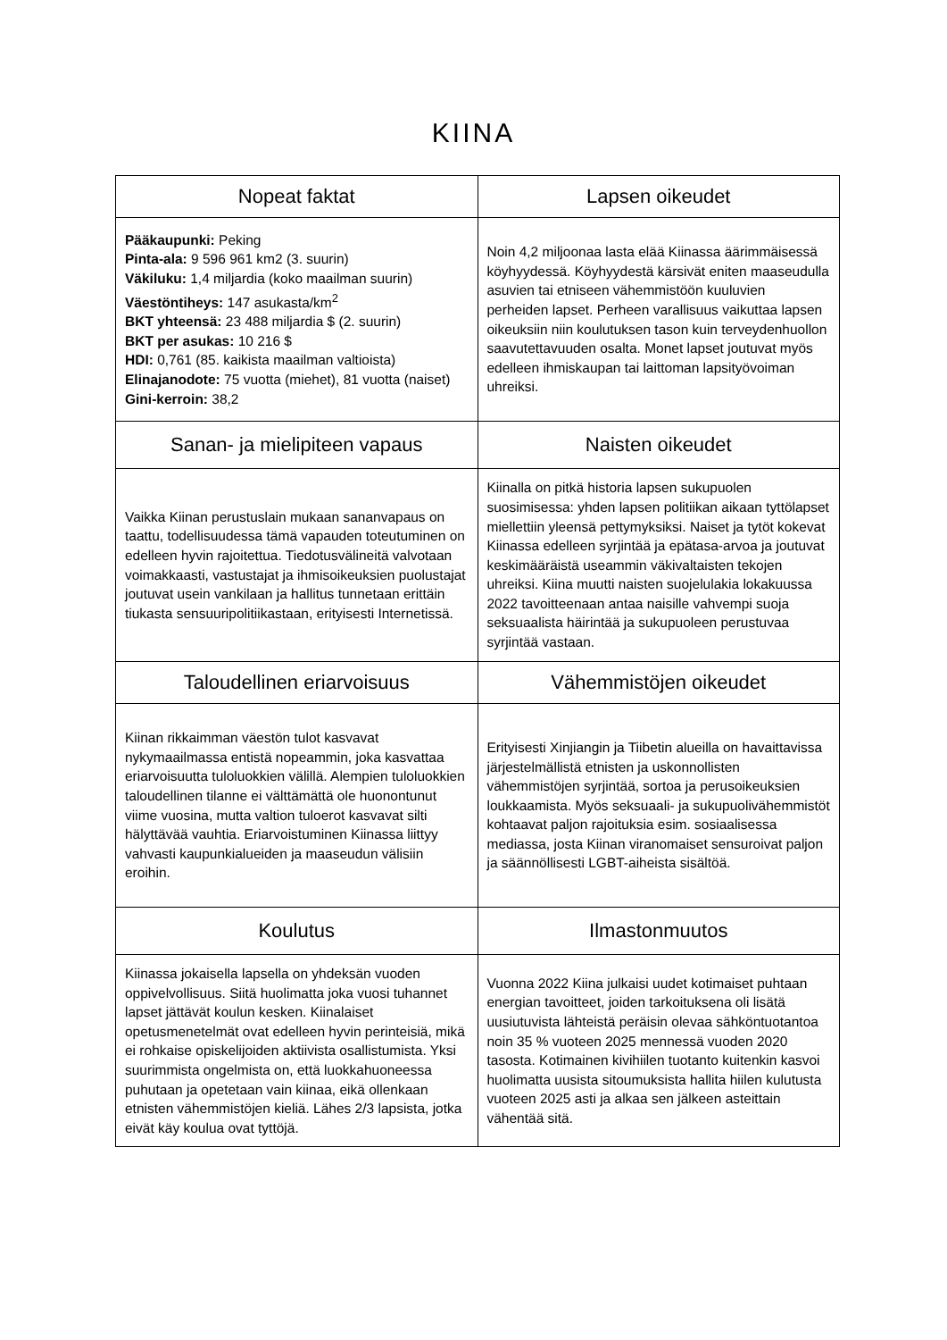KIINA
| Nopeat faktat | Lapsen oikeudet |
| --- | --- |
| Pääkaupunki: Peking Pinta-ala: 9 596 961 km2 (3. suurin) Väkiluku: 1,4 miljardia (koko maailman suurin) Väestöntiheys: 147 asukasta/km<sup>2</sup> BKT yhteensä: 23 488 miljardia $ (2. suurin) BKT per asukas: 10 216 $ HDI: 0,761 (85. kaikista maailman valtioista) Elinajanodote: 75 vuotta (miehet), 81 vuotta (naiset) Gini-kerroin: 38,2 | Noin 4,2 miljoonaa lasta elää Kiinassa äärimmäisessä köyhyydessä. Köyhyydestä kärsivät eniten maaseudulla asuvien tai etniseen vähemmistöön kuuluvien perheiden lapset. Perheen varallisuus vaikuttaa lapsen oikeuksiin niin koulutuksen tason kuin terveydenhuollon saavutettavuuden osalta. Monet lapset joutuvat myös edelleen ihmiskaupan tai laittoman lapsityövoiman uhreiksi. |
| Sanan- ja mielipiteen vapaus | Naisten oikeudet |
| Vaikka Kiinan perustuslain mukaan sananvapaus on taattu, todellisuudessa tämä vapauden toteutuminen on edelleen hyvin rajoitettua. Tiedotusvälineitä valvotaan voimakkaasti, vastustajat ja ihmisoikeuksien puolustajat joutuvat usein vankilaan ja hallitus tunnetaan erittäin tiukasta sensuuripolitiikastaan, erityisesti Internetissä. | Kiinalla on pitkä historia lapsen sukupuolen suosimisessa: yhden lapsen politiikan aikaan tyttölapset miellettiin yleensä pettymyksiksi. Naiset ja tytöt kokevat Kiinassa edelleen syrjintää ja epätasa-arvoa ja joutuvat keskimääräistä useammin väkivaltaisten tekojen uhreiksi. Kiina muutti naisten suojelulakia lokakuussa 2022 tavoitteenaan antaa naisille vahvempi suoja seksuaalista häirintää ja sukupuoleen perustuvaa syrjintää vastaan. |
| Taloudellinen eriarvoisuus | Vähemmistöjen oikeudet |
| Kiinan rikkaimman väestön tulot kasvavat nykymaailmassa entistä nopeammin, joka kasvattaa eriarvoisuutta tuloluokkien välillä. Alempien tuloluokkien taloudellinen tilanne ei välttämättä ole huonontunut viime vuosina, mutta valtion tuloerot kasvavat silti hälyttävää vauhtia. Eriarvoistuminen Kiinassa liittyy vahvasti kaupunkialueiden ja maaseudun välisiin eroihin. | Erityisesti Xinjiangin ja Tiibetin alueilla on havaittavissa järjestelmällistä etnisten ja uskonnollisten vähemmistöjen syrjintää, sortoa ja perusoikeuksien loukkaamista. Myös seksuaali- ja sukupuolivähemmistöt kohtaavat paljon rajoituksia esim. sosiaalisessa mediassa, josta Kiinan viranomaiset sensuroivat paljon ja säännöllisesti LGBT-aiheista sisältöä. |
| Koulutus | Ilmastonmuutos |
| Kiinassa jokaisella lapsella on yhdeksän vuoden oppivelvollisuus. Siitä huolimatta joka vuosi tuhannet lapset jättävät koulun kesken. Kiinalaiset opetusmenetelmät ovat edelleen hyvin perinteisiä, mikä ei rohkaise opiskelijoiden aktiivista osallistumista. Yksi suurimmista ongelmista on, että luokkahuoneessa puhutaan ja opetetaan vain kiinaa, eikä ollenkaan etnisten vähemmistöjen kieliä. Lähes 2/3 lapsista, jotka eivät käy koulua ovat tyttöjä. | Vuonna 2022 Kiina julkaisi uudet kotimaiset puhtaan energian tavoitteet, joiden tarkoituksena oli lisätä uusiutuvista lähteistä peräisin olevaa sähköntuotantoa noin 35 % vuoteen 2025 mennessä vuoden 2020 tasosta. Kotimainen kivihiilen tuotanto kuitenkin kasvoi huolimatta uusista sitoumuksista hallita hiilen kulutusta vuoteen 2025 asti ja alkaa sen jälkeen asteittain vähentää sitä. |